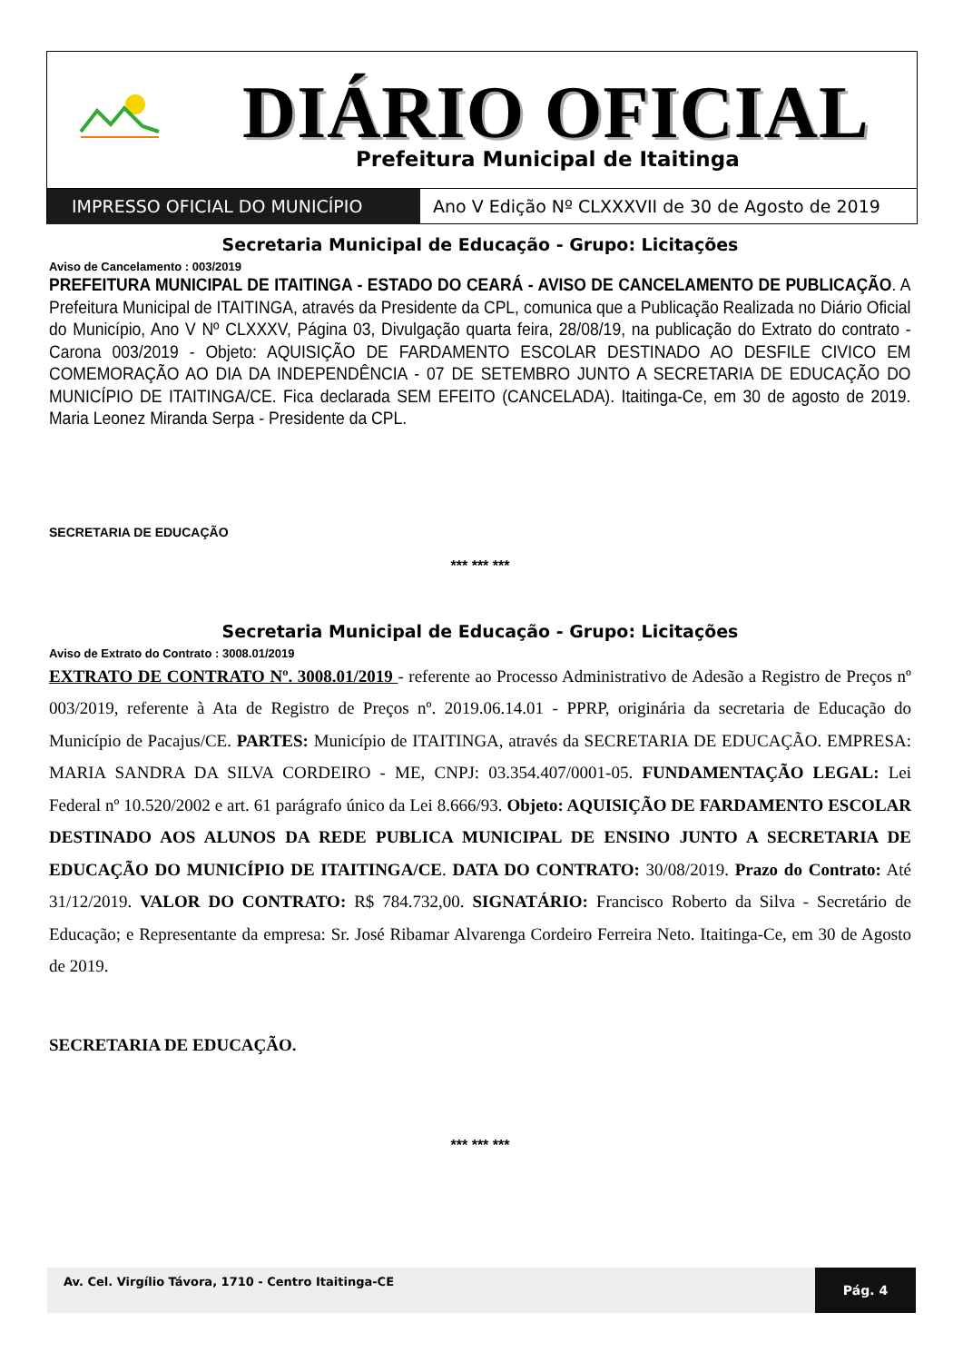DIÁRIO OFICIAL
Prefeitura Municipal de Itaitinga
IMPRESSO OFICIAL DO MUNICÍPIO Ano V Edição Nº CLXXXVII de 30 de Agosto de 2019
Secretaria Municipal de Educação - Grupo: Licitações
Aviso de Cancelamento : 003/2019
PREFEITURA MUNICIPAL DE ITAITINGA - ESTADO DO CEARÁ - AVISO DE CANCELAMENTO DE PUBLICAÇÃO. A Prefeitura Municipal de ITAITINGA, através da Presidente da CPL, comunica que a Publicação Realizada no Diário Oficial do Município, Ano V Nº CLXXXV, Página 03, Divulgação quarta feira, 28/08/19, na publicação do Extrato do contrato - Carona 003/2019 - Objeto: AQUISIÇÃO DE FARDAMENTO ESCOLAR DESTINADO AO DESFILE CIVICO EM COMEMORAÇÃO AO DIA DA INDEPENDÊNCIA - 07 DE SETEMBRO JUNTO A SECRETARIA DE EDUCAÇÃO DO MUNICÍPIO DE ITAITINGA/CE. Fica declarada SEM EFEITO (CANCELADA). Itaitinga-Ce, em 30 de agosto de 2019. Maria Leonez Miranda Serpa - Presidente da CPL.
SECRETARIA DE EDUCAÇÃO
*** *** ***
Secretaria Municipal de Educação - Grupo: Licitações
Aviso de Extrato do Contrato : 3008.01/2019
EXTRATO DE CONTRATO Nº. 3008.01/2019 - referente ao Processo Administrativo de Adesão a Registro de Preços nº 003/2019, referente à Ata de Registro de Preços nº. 2019.06.14.01 - PPRP, originária da secretaria de Educação do Município de Pacajus/CE. PARTES: Município de ITAITINGA, através da SECRETARIA DE EDUCAÇÃO. EMPRESA: MARIA SANDRA DA SILVA CORDEIRO - ME, CNPJ: 03.354.407/0001-05. FUNDAMENTAÇÃO LEGAL: Lei Federal nº 10.520/2002 e art. 61 parágrafo único da Lei 8.666/93. Objeto: AQUISIÇÃO DE FARDAMENTO ESCOLAR DESTINADO AOS ALUNOS DA REDE PUBLICA MUNICIPAL DE ENSINO JUNTO A SECRETARIA DE EDUCAÇÃO DO MUNICÍPIO DE ITAITINGA/CE. DATA DO CONTRATO: 30/08/2019. Prazo do Contrato: Até 31/12/2019. VALOR DO CONTRATO: R$ 784.732,00. SIGNATÁRIO: Francisco Roberto da Silva - Secretário de Educação; e Representante da empresa: Sr. José Ribamar Alvarenga Cordeiro Ferreira Neto. Itaitinga-Ce, em 30 de Agosto de 2019.
SECRETARIA DE EDUCAÇÃO.
*** *** ***
Av. Cel. Virgílio Távora, 1710 - Centro Itaitinga-CE
Pág. 4